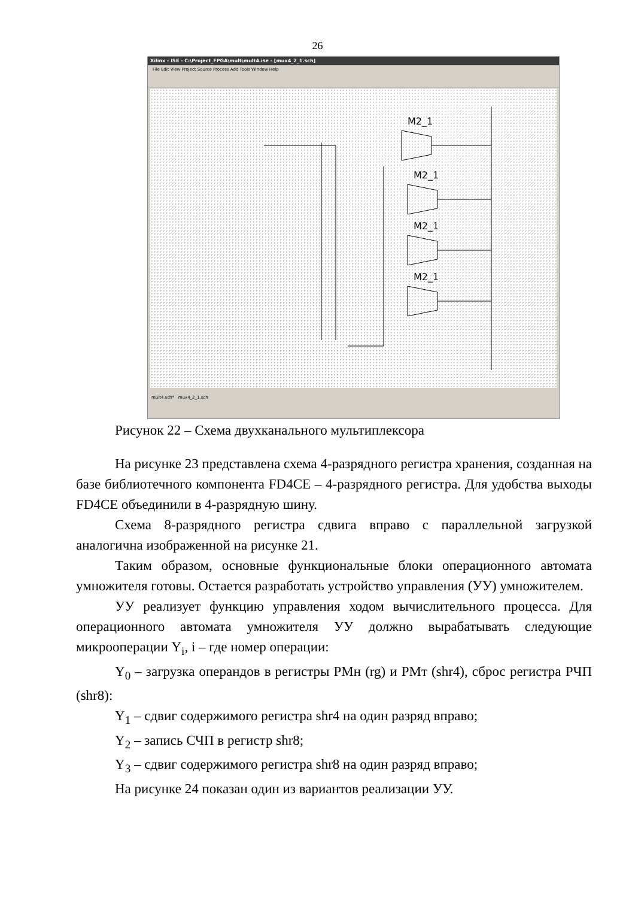26
Xilinx - ISE - C:\Project_FPGA\mult\mult4.ise - [mux4_2_1.sch]
File Edit View Project Source Process Add Tools Window Help
M2_1
M2_1
M2_1
M2_1
mult4.sch* mux4_2_1.sch
Рисунок 22 – Схема двухканального мультиплексора
На рисунке 23 представлена схема 4-разрядного регистра хранения, созданная на базе библиотечного компонента FD4CE – 4-разрядного регистра. Для удобства выходы FD4CE объединили в 4-разрядную шину.
Схема 8-разрядного регистра сдвига вправо с параллельной загрузкой аналогична изображенной на рисунке 21.
Таким образом, основные функциональные блоки операционного автомата умножителя готовы. Остается разработать устройство управления (УУ) умножителем.
УУ реализует функцию управления ходом вычислительного процесса. Для операционного автомата умножителя УУ должно вырабатывать следующие микрооперации Y<sub>i</sub>, i – где номер операции:
Y<sub>0</sub> – загрузка операндов в регистры РМн (rg) и РМт (shr4), сброс регистра РЧП (shr8):
Y<sub>1</sub> – сдвиг содержимого регистра shr4 на один разряд вправо;
Y<sub>2</sub> – запись СЧП в регистр shr8;
Y<sub>3</sub> – сдвиг содержимого регистра shr8 на один разряд вправо;
На рисунке 24 показан один из вариантов реализации УУ.